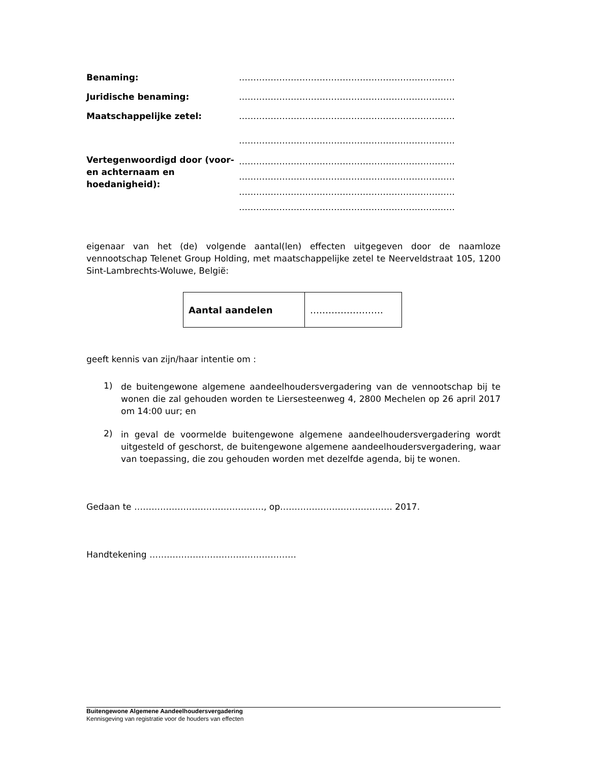Benaming: …………………………………………………………………
Juridische benaming: …………………………………………………………………
Maatschappelijke zetel: …………………………………………………………………
…………………………………………………………………
Vertegenwoordigd door (voor- en achternaam en hoedanigheid):
…………………………………………………………………
…………………………………………………………………
…………………………………………………………………
…………………………………………………………………
eigenaar van het (de) volgende aantal(len) effecten uitgegeven door de naamloze vennootschap Telenet Group Holding, met maatschappelijke zetel te Neerveldstraat 105, 1200 Sint-Lambrechts-Woluwe, België:
| Aantal aandelen | …………………… |
geeft kennis van zijn/haar intentie om :
1)
de buitengewone algemene aandeelhoudersvergadering van de vennootschap bij te wonen die zal gehouden worden te Liersesteenweg 4, 2800 Mechelen op 26 april 2017 om 14:00 uur; en
2)
in geval de voormelde buitengewone algemene aandeelhoudersvergadering wordt uitgesteld of geschorst, de buitengewone algemene aandeelhoudersvergadering, waar van toepassing, die zou gehouden worden met dezelfde agenda, bij te wonen.
Gedaan te ………………………………………, op………………………………… 2017.
Handtekening ……………………………………………
Buitengewone Algemene Aandeelhoudersvergadering
Kennisgeving van registratie voor de houders van effecten